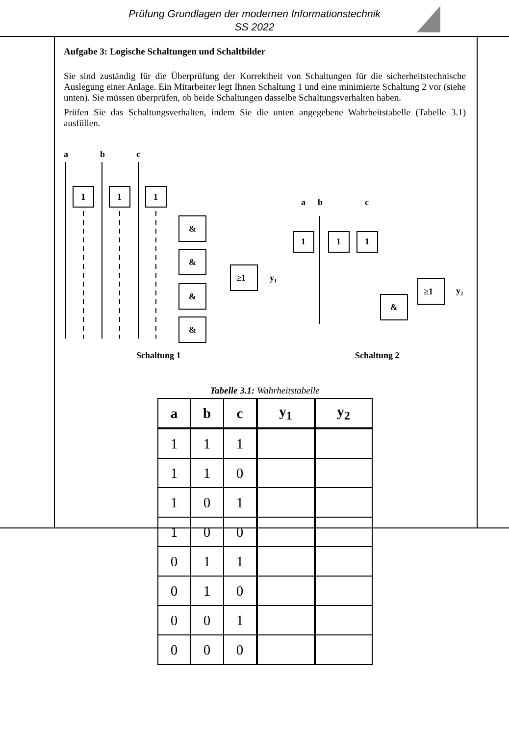Prüfung Grundlagen der modernen Informationstechnik
SS 2022
Aufgabe 3: Logische Schaltungen und Schaltbilder
Sie sind zuständig für die Überprüfung der Korrektheit von Schaltungen für die sicherheitstechnische Auslegung einer Anlage. Ein Mitarbeiter legt Ihnen Schaltung 1 und eine minimierte Schaltung 2 vor (siehe unten). Sie müssen überprüfen, ob beide Schaltungen dasselbe Schaltungsverhalten haben.
Prüfen Sie das Schaltungsverhalten, indem Sie die unten angegebene Wahrheitstabelle (Tabelle 3.1) ausfüllen.
a
b
c
1
1
1
&
&
&
&
≥1
y₁
a
b
c
1
1
1
&
≥1
y₂
Schaltung 1
Schaltung 2
Tabelle 3.1: Wahrheitstabelle
| a | b | c | y<sub>1</sub> | y<sub>2</sub> |
| --- | --- | --- | --- | --- |
| 1 | 1 | 1 | | |
| 1 | 1 | 0 | | |
| 1 | 0 | 1 | | |
| 1 | 0 | 0 | | |
| 0 | 1 | 1 | | |
| 0 | 1 | 0 | | |
| 0 | 0 | 1 | | |
| 0 | 0 | 0 | | |